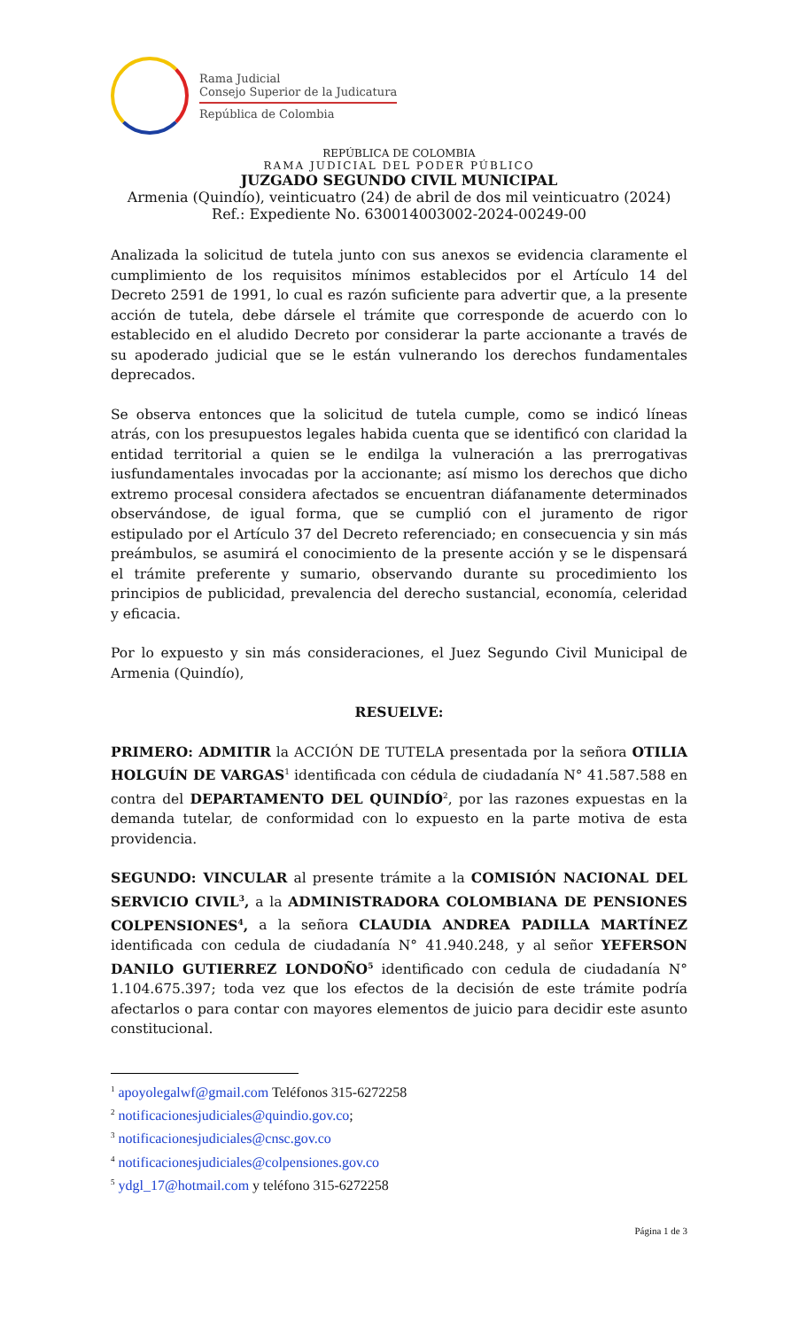Rama Judicial
Consejo Superior de la Judicatura
República de Colombia
REPÚBLICA DE COLOMBIA
RAMA JUDICIAL DEL PODER PÚBLICO
JUZGADO SEGUNDO CIVIL MUNICIPAL
Armenia (Quindío), veinticuatro (24) de abril de dos mil veinticuatro (2024)
Ref.: Expediente No. 630014003002-2024-00249-00
Analizada la solicitud de tutela junto con sus anexos se evidencia claramente el cumplimiento de los requisitos mínimos establecidos por el Artículo 14 del Decreto 2591 de 1991, lo cual es razón suficiente para advertir que, a la presente acción de tutela, debe dársele el trámite que corresponde de acuerdo con lo establecido en el aludido Decreto por considerar la parte accionante a través de su apoderado judicial que se le están vulnerando los derechos fundamentales deprecados.
Se observa entonces que la solicitud de tutela cumple, como se indicó líneas atrás, con los presupuestos legales habida cuenta que se identificó con claridad la entidad territorial a quien se le endilga la vulneración a las prerrogativas iusfundamentales invocadas por la accionante; así mismo los derechos que dicho extremo procesal considera afectados se encuentran diáfanamente determinados observándose, de igual forma, que se cumplió con el juramento de rigor estipulado por el Artículo 37 del Decreto referenciado; en consecuencia y sin más preámbulos, se asumirá el conocimiento de la presente acción y se le dispensará el trámite preferente y sumario, observando durante su procedimiento los principios de publicidad, prevalencia del derecho sustancial, economía, celeridad y eficacia.
Por lo expuesto y sin más consideraciones, el Juez Segundo Civil Municipal de Armenia (Quindío),
RESUELVE:
PRIMERO: ADMITIR la ACCIÓN DE TUTELA presentada por la señora OTILIA HOLGUÍN DE VARGAS<sup>1</sup> identificada con cédula de ciudadanía N° 41.587.588 en contra del DEPARTAMENTO DEL QUINDÍO<sup>2</sup>, por las razones expuestas en la demanda tutelar, de conformidad con lo expuesto en la parte motiva de esta providencia.
SEGUNDO: VINCULAR al presente trámite a la COMISIÓN NACIONAL DEL SERVICIO CIVIL<sup>3</sup>, a la ADMINISTRADORA COLOMBIANA DE PENSIONES COLPENSIONES<sup>4</sup>, a la señora CLAUDIA ANDREA PADILLA MARTÍNEZ identificada con cedula de ciudadanía N° 41.940.248, y al señor YEFERSON DANILO GUTIERREZ LONDOÑO<sup>5</sup> identificado con cedula de ciudadanía N° 1.104.675.397; toda vez que los efectos de la decisión de este trámite podría afectarlos o para contar con mayores elementos de juicio para decidir este asunto constitucional.
<sup>1</sup> apoyolegalwf@gmail.com Teléfonos 315-6272258
<sup>2</sup> notificacionesjudiciales@quindio.gov.co;
<sup>3</sup> notificacionesjudiciales@cnsc.gov.co
<sup>4</sup> notificacionesjudiciales@colpensiones.gov.co
<sup>5</sup> ydgl_17@hotmail.com y teléfono 315-6272258
Página 1 de 3